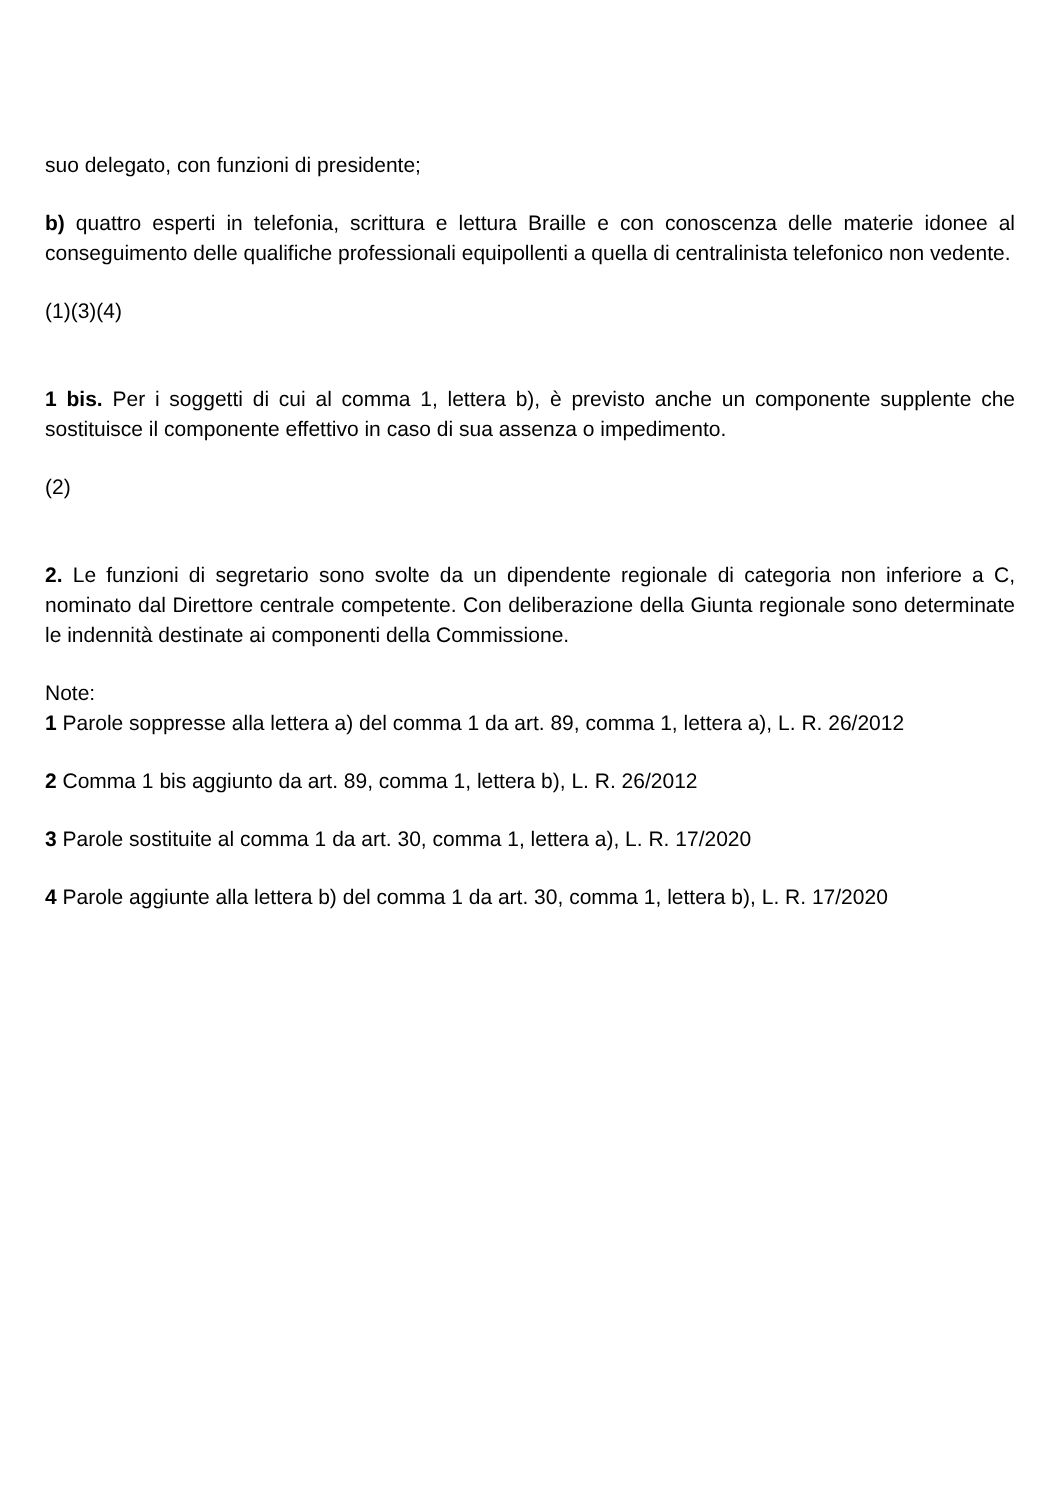suo delegato, con funzioni di presidente;
b) quattro esperti in telefonia, scrittura e lettura Braille e con conoscenza delle materie idonee al conseguimento delle qualifiche professionali equipollenti a quella di centralinista telefonico non vedente.
(1)(3)(4)
1 bis. Per i soggetti di cui al comma 1, lettera b), è previsto anche un componente supplente che sostituisce il componente effettivo in caso di sua assenza o impedimento.
(2)
2. Le funzioni di segretario sono svolte da un dipendente regionale di categoria non inferiore a C, nominato dal Direttore centrale competente. Con deliberazione della Giunta regionale sono determinate le indennità destinate ai componenti della Commissione.
Note:
1 Parole soppresse alla lettera a) del comma 1 da art. 89, comma 1, lettera a), L. R. 26/2012
2 Comma 1 bis aggiunto da art. 89, comma 1, lettera b), L. R. 26/2012
3 Parole sostituite al comma 1 da art. 30, comma 1, lettera a), L. R. 17/2020
4 Parole aggiunte alla lettera b) del comma 1 da art. 30, comma 1, lettera b), L. R. 17/2020